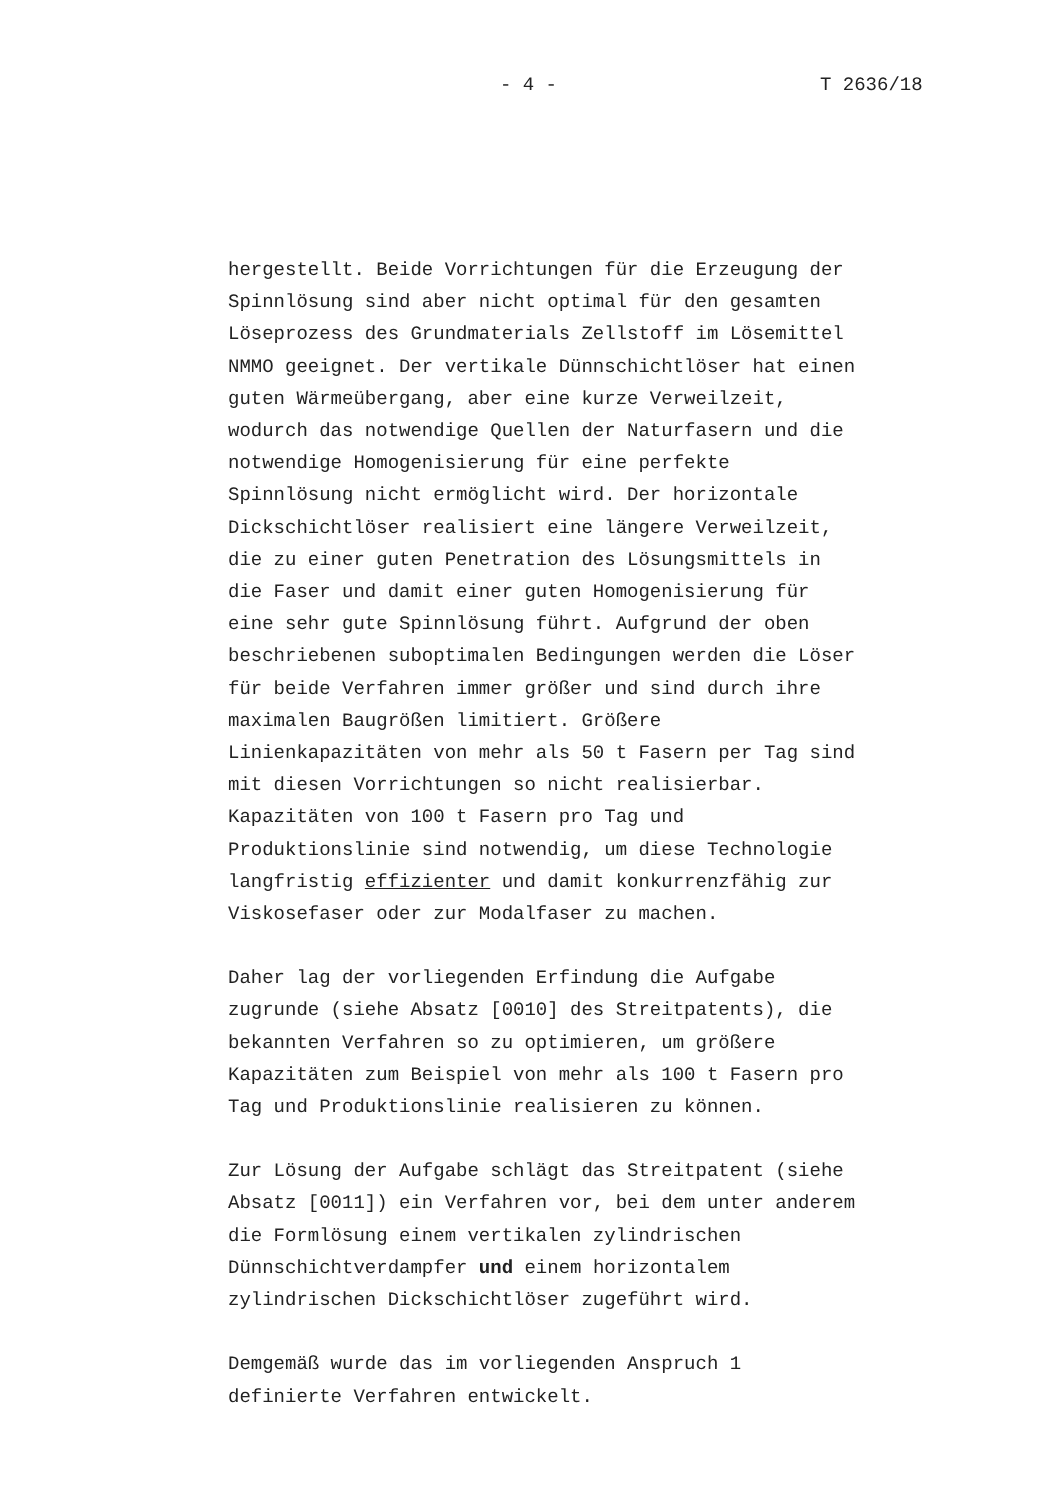- 4 - T 2636/18
hergestellt. Beide Vorrichtungen für die Erzeugung der Spinnlösung sind aber nicht optimal für den gesamten Löseprozess des Grundmaterials Zellstoff im Lösemittel NMMO geeignet. Der vertikale Dünnschichtlöser hat einen guten Wärmeübergang, aber eine kurze Verweilzeit, wodurch das notwendige Quellen der Naturfasern und die notwendige Homogenisierung für eine perfekte Spinnlösung nicht ermöglicht wird. Der horizontale Dickschichtlöser realisiert eine längere Verweilzeit, die zu einer guten Penetration des Lösungsmittels in die Faser und damit einer guten Homogenisierung für eine sehr gute Spinnlösung führt. Aufgrund der oben beschriebenen suboptimalen Bedingungen werden die Löser für beide Verfahren immer größer und sind durch ihre maximalen Baugrößen limitiert. Größere Linienkapazitäten von mehr als 50 t Fasern per Tag sind mit diesen Vorrichtungen so nicht realisierbar. Kapazitäten von 100 t Fasern pro Tag und Produktionslinie sind notwendig, um diese Technologie langfristig effizienter und damit konkurrenzfähig zur Viskosefaser oder zur Modalfaser zu machen.
Daher lag der vorliegenden Erfindung die Aufgabe zugrunde (siehe Absatz [0010] des Streitpatents), die bekannten Verfahren so zu optimieren, um größere Kapazitäten zum Beispiel von mehr als 100 t Fasern pro Tag und Produktionslinie realisieren zu können.
Zur Lösung der Aufgabe schlägt das Streitpatent (siehe Absatz [0011]) ein Verfahren vor, bei dem unter anderem die Formlösung einem vertikalen zylindrischen Dünnschichtverdampfer und einem horizontalem zylindrischen Dickschichtlöser zugeführt wird.
Demgemäß wurde das im vorliegenden Anspruch 1 definierte Verfahren entwickelt.